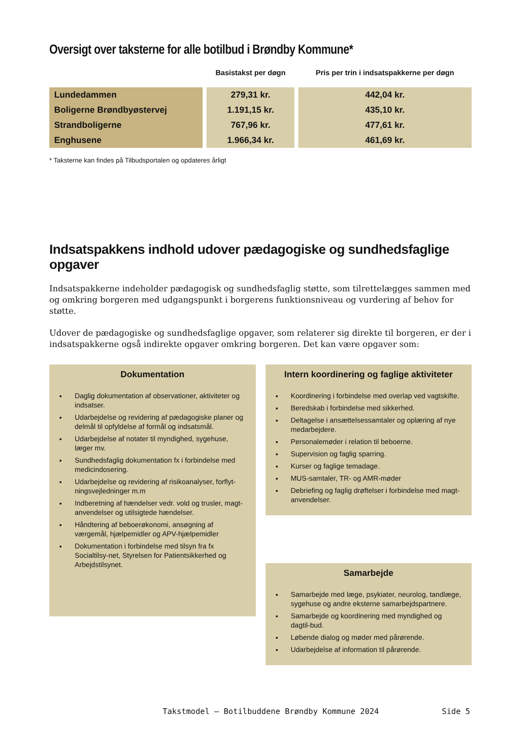Oversigt over taksterne for alle botilbud i Brøndby Kommune*
| | Basistakst per døgn | Pris per trin i indsatspakkerne per døgn |
| --- | --- | --- |
| Lundedammen | 279,31 kr. | 442,04 kr. |
| Boligerne Brøndbyøstervej | 1.191,15 kr. | 435,10 kr. |
| Strandboligerne | 767,96 kr. | 477,61 kr. |
| Enghusene | 1.966,34 kr. | 461,69 kr. |
* Taksterne kan findes på Tilbudsportalen og opdateres årligt
Indsatspakkens indhold udover pædagogiske og sundhedsfaglige opgaver
Indsatspakkerne indeholder pædagogisk og sundhedsfaglig støtte, som tilrettelægges sammen med og omkring borgeren med udgangspunkt i borgerens funktionsniveau og vurdering af behov for støtte.
Udover de pædagogiske og sundhedsfaglige opgaver, som relaterer sig direkte til borgeren, er der i indsatspakkerne også indirekte opgaver omkring borgeren. Det kan være opgaver som:
Dokumentation
Daglig dokumentation af observationer, aktiviteter og indsatser.
Udarbejdelse og revidering af pædagogiske planer og delmål til opfyldelse af formål og indsatsmål.
Udarbejdelse af notater til myndighed, sygehuse, læger mv.
Sundhedsfaglig dokumentation fx i forbindelse med medicindosering.
Udarbejdelse og revidering af risikoanalyser, forflyt-ningsvejledninger m.m
Indberetning af hændelser vedr. vold og trusler, magt-anvendelser og utilsigtede hændelser.
Håndtering af beboerøkonomi, ansøgning af værgemål, hjælpemidler og APV-hjælpemidler
Dokumentation i forbindelse med tilsyn fra fx Socialtilsy-net, Styrelsen for Patientsikkerhed og Arbejdstilsynet.
Intern koordinering og faglige aktiviteter
Koordinering i forbindelse med overlap ved vagtskifte.
Beredskab i forbindelse med sikkerhed.
Deltagelse i ansættelsessamtaler og oplæring af nye medarbejdere.
Personalemøder i relation til beboerne.
Supervision og faglig sparring.
Kurser og faglige temadage.
MUS-samtaler, TR- og AMR-møder
Debriefing og faglig drøftelser i forbindelse med magt-anvendelser.
Samarbejde
Samarbejde med læge, psykiater, neurolog, tandlæge, sygehuse og andre eksterne samarbejdspartnere.
Samarbejde og koordinering med myndighed og dagtil-bud.
Løbende dialog og møder med pårørende.
Udarbejdelse af information til pårørende.
Takstmodel – Botilbuddene Brøndby Kommune 2024 Side 5